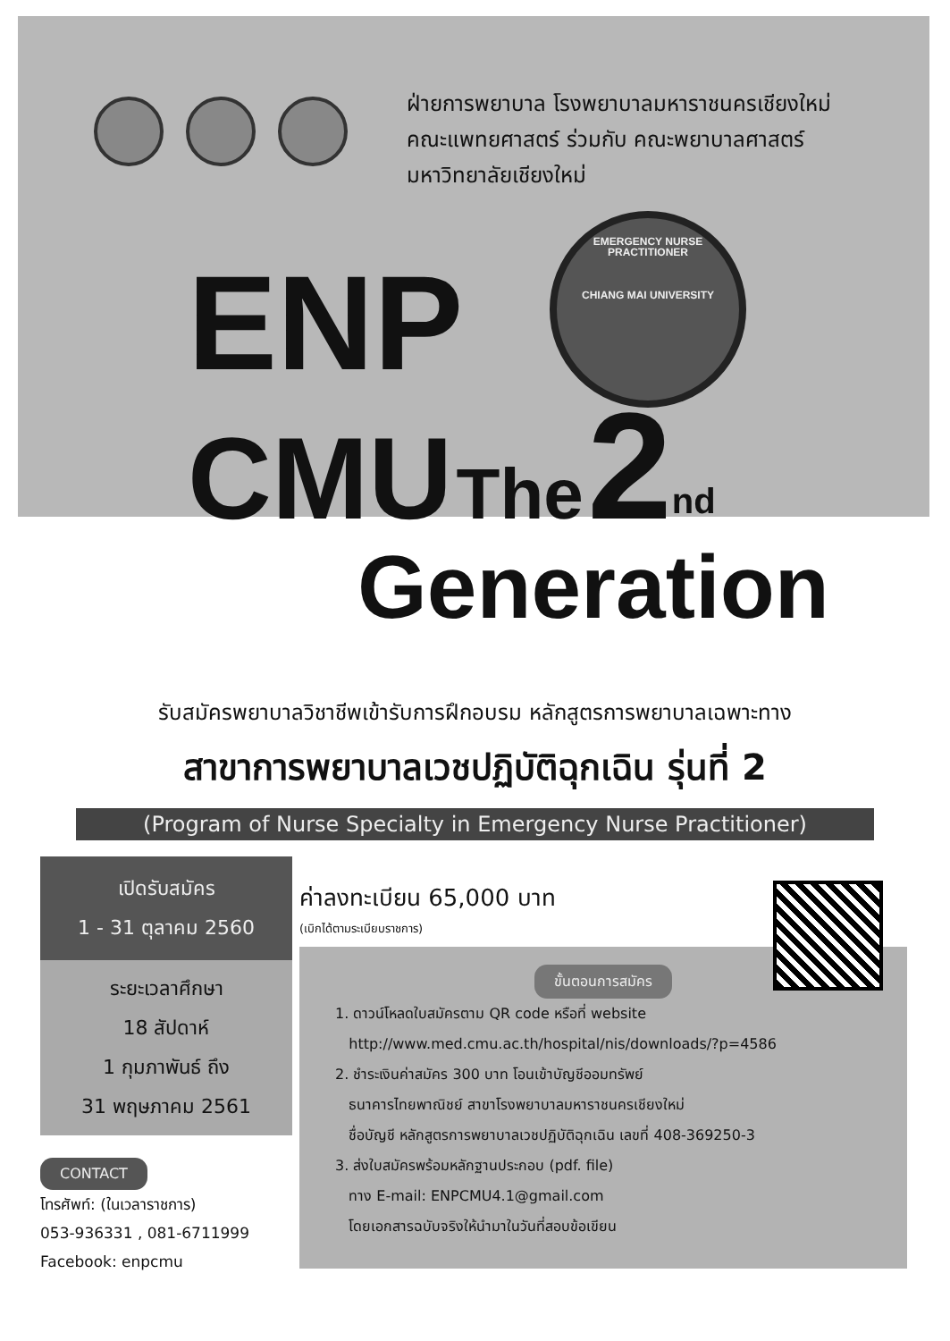ฝ่ายการพยาบาล โรงพยาบาลมหาราชนครเชียงใหม่
คณะแพทยศาสตร์ ร่วมกับ คณะพยาบาลศาสตร์
มหาวิทยาลัยเชียงใหม่
EMERGENCY NURSE PRACTITIONER
CHIANG MAI UNIVERSITY
ENP
CMU The 2<sup>nd</sup>
Generation
รับสมัครพยาบาลวิชาชีพเข้ารับการฝึกอบรม หลักสูตรการพยาบาลเฉพาะทาง
สาขาการพยาบาลเวชปฏิบัติฉุกเฉิน รุ่นที่ 2
(Program of Nurse Specialty in Emergency Nurse Practitioner)
เปิดรับสมัคร
1 - 31 ตุลาคม 2560
ระยะเวลาศึกษา
18 สัปดาห์
1 กุมภาพันธ์ ถึง
31 พฤษภาคม 2561
CONTACT
โทรศัพท์: (ในเวลาราชการ)
053-936331 , 081-6711999
Facebook: enpcmu
ค่าลงทะเบียน 65,000 บาท
(เบิกได้ตามระเบียบราชการ)
ขั้นตอนการสมัคร
1. ดาวน์โหลดใบสมัครตาม QR code หรือที่ website
http://www.med.cmu.ac.th/hospital/nis/downloads/?p=4586
2. ชำระเงินค่าสมัคร 300 บาท โอนเข้าบัญชีออมทรัพย์
ธนาคารไทยพาณิชย์ สาขาโรงพยาบาลมหาราชนครเชียงใหม่
ชื่อบัญชี หลักสูตรการพยาบาลเวชปฏิบัติฉุกเฉิน เลขที่ 408-369250-3
3. ส่งใบสมัครพร้อมหลักฐานประกอบ (pdf. file)
ทาง E-mail: ENPCMU4.1@gmail.com
โดยเอกสารฉบับจริงให้นำมาในวันที่สอบข้อเขียน